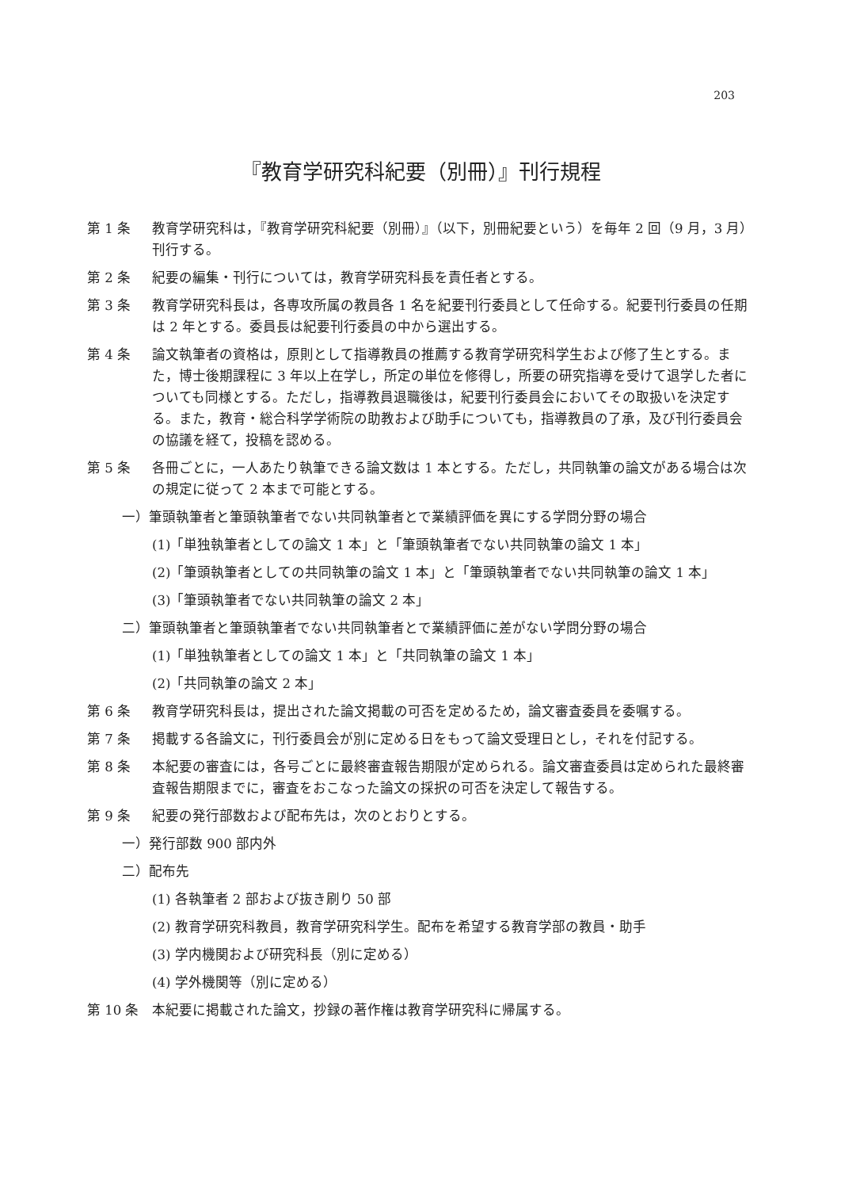203
『教育学研究科紀要（別冊）』刊行規程
第 1 条 教育学研究科は，『教育学研究科紀要（別冊）』（以下，別冊紀要という）を毎年 2 回（9 月，3 月）刊行する。
第 2 条 紀要の編集・刊行については，教育学研究科長を責任者とする。
第 3 条 教育学研究科長は，各専攻所属の教員各 1 名を紀要刊行委員として任命する。紀要刊行委員の任期は 2 年とする。委員長は紀要刊行委員の中から選出する。
第 4 条 論文執筆者の資格は，原則として指導教員の推薦する教育学研究科学生および修了生とする。また，博士後期課程に 3 年以上在学し，所定の単位を修得し，所要の研究指導を受けて退学した者についても同様とする。ただし，指導教員退職後は，紀要刊行委員会においてその取扱いを決定する。また，教育・総合科学学術院の助教および助手についても，指導教員の了承，及び刊行委員会の協議を経て，投稿を認める。
第 5 条 各冊ごとに，一人あたり執筆できる論文数は 1 本とする。ただし，共同執筆の論文がある場合は次の規定に従って 2 本まで可能とする。
一）筆頭執筆者と筆頭執筆者でない共同執筆者とで業績評価を異にする学問分野の場合
(1)「単独執筆者としての論文 1 本」と「筆頭執筆者でない共同執筆の論文 1 本」
(2)「筆頭執筆者としての共同執筆の論文 1 本」と「筆頭執筆者でない共同執筆の論文 1 本」
(3)「筆頭執筆者でない共同執筆の論文 2 本」
二）筆頭執筆者と筆頭執筆者でない共同執筆者とで業績評価に差がない学問分野の場合
(1)「単独執筆者としての論文 1 本」と「共同執筆の論文 1 本」
(2)「共同執筆の論文 2 本」
第 6 条 教育学研究科長は，提出された論文掲載の可否を定めるため，論文審査委員を委嘱する。
第 7 条 掲載する各論文に，刊行委員会が別に定める日をもって論文受理日とし，それを付記する。
第 8 条 本紀要の審査には，各号ごとに最終審査報告期限が定められる。論文審査委員は定められた最終審査報告期限までに，審査をおこなった論文の採択の可否を決定して報告する。
第 9 条 紀要の発行部数および配布先は，次のとおりとする。
一）発行部数 900 部内外
二）配布先
(1) 各執筆者 2 部および抜き刷り 50 部
(2) 教育学研究科教員，教育学研究科学生。配布を希望する教育学部の教員・助手
(3) 学内機関および研究科長（別に定める）
(4) 学外機関等（別に定める）
第 10 条 本紀要に掲載された論文，抄録の著作権は教育学研究科に帰属する。